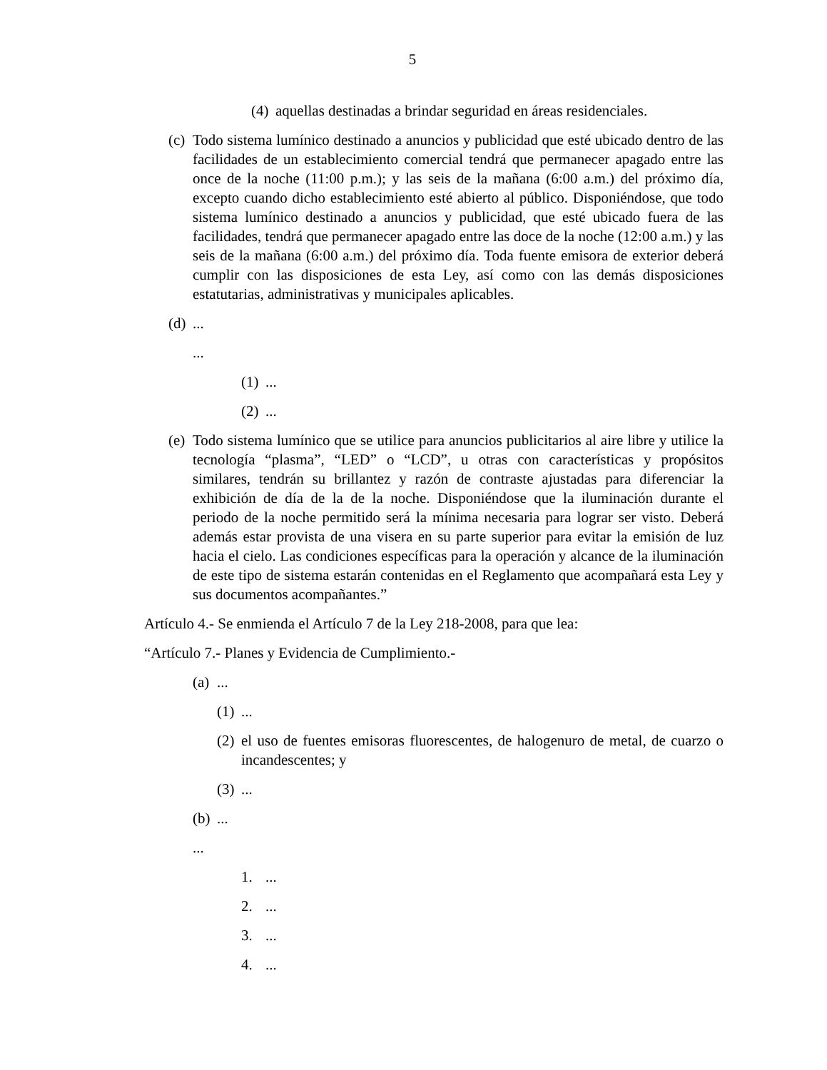5
(4) aquellas destinadas a brindar seguridad en áreas residenciales.
(c) Todo sistema lumínico destinado a anuncios y publicidad que esté ubicado dentro de las facilidades de un establecimiento comercial tendrá que permanecer apagado entre las once de la noche (11:00 p.m.); y las seis de la mañana (6:00 a.m.) del próximo día, excepto cuando dicho establecimiento esté abierto al público. Disponiéndose, que todo sistema lumínico destinado a anuncios y publicidad, que esté ubicado fuera de las facilidades, tendrá que permanecer apagado entre las doce de la noche (12:00 a.m.) y las seis de la mañana (6:00 a.m.) del próximo día. Toda fuente emisora de exterior deberá cumplir con las disposiciones de esta Ley, así como con las demás disposiciones estatutarias, administrativas y municipales aplicables.
(d)...
...
(1)...
(2)...
(e) Todo sistema lumínico que se utilice para anuncios publicitarios al aire libre y utilice la tecnología “plasma”, “LED” o “LCD”, u otras con características y propósitos similares, tendrán su brillantez y razón de contraste ajustadas para diferenciar la exhibición de día de la de la noche. Disponiéndose que la iluminación durante el periodo de la noche permitido será la mínima necesaria para lograr ser visto. Deberá además estar provista de una visera en su parte superior para evitar la emisión de luz hacia el cielo. Las condiciones específicas para la operación y alcance de la iluminación de este tipo de sistema estarán contenidas en el Reglamento que acompañará esta Ley y sus documentos acompañantes.”
Artículo 4.- Se enmienda el Artículo 7 de la Ley 218-2008, para que lea:
“Artículo 7.- Planes y Evidencia de Cumplimiento.-
(a)...
(1)...
(2) el uso de fuentes emisoras fluorescentes, de halogenuro de metal, de cuarzo o incandescentes; y
(3)...
(b)...
...
1....
2....
3....
4....